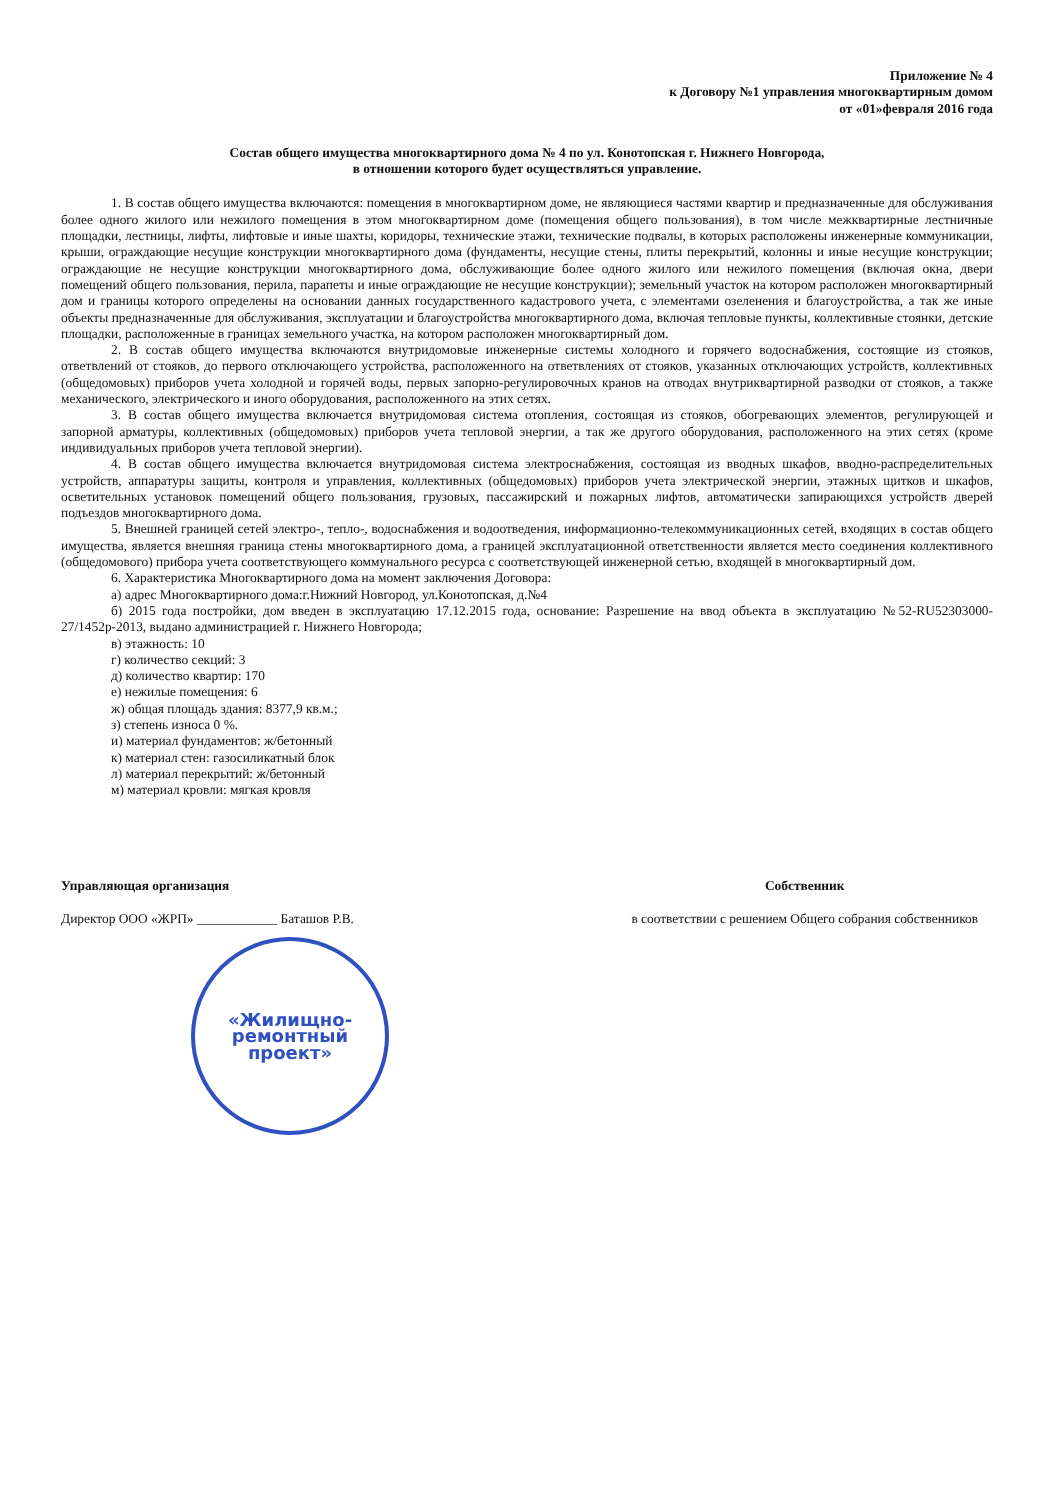Приложение № 4
к Договору №1 управления многоквартирным домом
от «01»февраля 2016 года
Состав общего имущества многоквартирного дома № 4 по ул. Конотопская г. Нижнего Новгорода,
в отношении которого будет осуществляться управление.
1. В состав общего имущества включаются: помещения в многоквартирном доме, не являющиеся частями квартир и предназначенные для обслуживания более одного жилого или нежилого помещения в этом многоквартирном доме (помещения общего пользования), в том числе межквартирные лестничные площадки, лестницы, лифты, лифтовые и иные шахты, коридоры, технические этажи, технические подвалы, в которых расположены инженерные коммуникации, крыши, ограждающие несущие конструкции многоквартирного дома (фундаменты, несущие стены, плиты перекрытий, колонны и иные несущие конструкции; ограждающие не несущие конструкции многоквартирного дома, обслуживающие более одного жилого или нежилого помещения (включая окна, двери помещений общего пользования, перила, парапеты и иные ограждающие не несущие конструкции); земельный участок на котором расположен многоквартирный дом и границы которого определены на основании данных государственного кадастрового учета, с элементами озеленения и благоустройства, а так же иные объекты предназначенные для обслуживания, эксплуатации и благоустройства многоквартирного дома, включая тепловые пункты, коллективные стоянки, детские площадки, расположенные в границах земельного участка, на котором расположен многоквартирный дом.
2. В состав общего имущества включаются внутридомовые инженерные системы холодного и горячего водоснабжения, состоящие из стояков, ответвлений от стояков, до первого отключающего устройства, расположенного на ответвлениях от стояков, указанных отключающих устройств, коллективных (общедомовых) приборов учета холодной и горячей воды, первых запорно-регулировочных кранов на отводах внутриквартирной разводки от стояков, а также механического, электрического и иного оборудования, расположенного на этих сетях.
3. В состав общего имущества включается внутридомовая система отопления, состоящая из стояков, обогревающих элементов, регулирующей и запорной арматуры, коллективных (общедомовых) приборов учета тепловой энергии, а так же другого оборудования, расположенного на этих сетях (кроме индивидуальных приборов учета тепловой энергии).
4. В состав общего имущества включается внутридомовая система электроснабжения, состоящая из вводных шкафов, вводно-распределительных устройств, аппаратуры защиты, контроля и управления, коллективных (общедомовых) приборов учета электрической энергии, этажных щитков и шкафов, осветительных установок помещений общего пользования, грузовых, пассажирский и пожарных лифтов, автоматически запирающихся устройств дверей подъездов многоквартирного дома.
5. Внешней границей сетей электро-, тепло-, водоснабжения и водоотведения, информационно-телекоммуникационных сетей, входящих в состав общего имущества, является внешняя граница стены многоквартирного дома, а границей эксплуатационной ответственности является место соединения коллективного (общедомового) прибора учета соответствующего коммунального ресурса с соответствующей инженерной сетью, входящей в многоквартирный дом.
6. Характеристика Многоквартирного дома на момент заключения Договора:
а) адрес Многоквартирного дома:г.Нижний Новгород, ул.Конотопская, д.№4
б) 2015 года постройки, дом введен в эксплуатацию 17.12.2015 года, основание: Разрешение на ввод объекта в эксплуатацию №52-RU52303000-27/1452р-2013, выдано администрацией г. Нижнего Новгорода;
в) этажность: 10
г) количество секций: 3
д) количество квартир: 170
е) нежилые помещения: 6
ж) общая площадь здания: 8377,9 кв.м.;
з) степень износа 0 %.
и) материал фундаментов: ж/бетонный
к) материал стен: газосиликатный блок
л) материал перекрытий: ж/бетонный
м) материал кровли: мягкая кровля
Управляющая организация
Директор ООО «ЖРП» ____________ Баташов Р.В.
Собственник
в соответствии с решением Общего собрания собственников
«Жилищно-
ремонтный
проект»